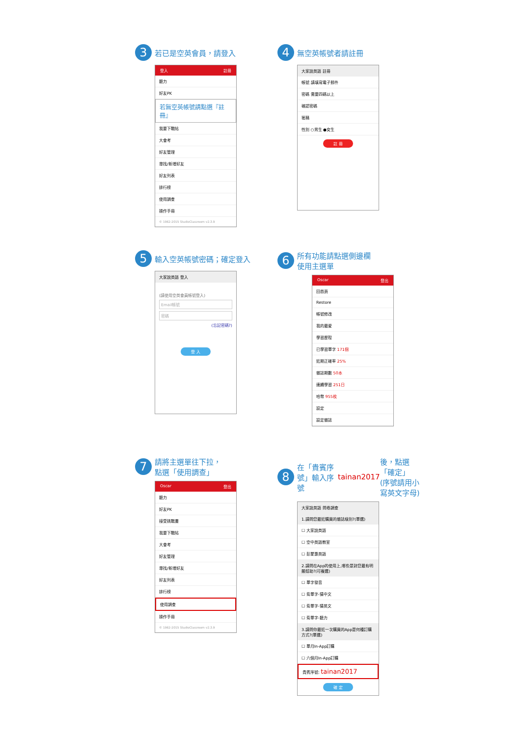3 若已是空英會員，請登入
登入 註冊
聽力
好友PK
若無空英帳號請點選『註冊』
我要下戰帖
大會考
好友管理
尋找/新增好友
好友列表
排行榜
使用調查
操作手冊
© 1962-2015 StudioClassroom v2.3.9
4 無空英帳號者請註冊
大家說英語 註冊
帳號 請填寫電子郵件
密碼 需要四碼以上
確認密碼
匿稱
性別 ○男生 ●女生
註 冊
5 輸入空英帳號密碼；確定登入
大家說英語 登入
(請使用空英會員帳號登入)
Email帳號
密碼
(忘記密碼?)
登 入
6 所有功能請點選側邊欄
使用主選單
Oscar 登出
回首頁
Restore
帳號修改
我的最愛
學習歷程
已學習單字 171個
近期正確率 25%
雜誌期數 50本
連續學習 251日
哈幣 955枚
設定
設定雜誌
7 請將主選單往下拉，
點選「使用調查」
Oscar 登出
聽力
好友PK
接受挑戰書
我要下戰帖
大會考
好友管理
尋找/新增好友
好友列表
排行榜
使用調查
操作手冊
© 1962-2015 StudioClassroom v2.3.9
8 在「貴賓序號」輸入序號
tainan2017 後，點選「確定」
(序號請用小寫英文字母)
大家說英語 問卷調查
1.請問您最近購買的雜誌級別?(單選)
☐ 大家說英語
☐ 空中英語教室
☐ 彭蒙惠英語
2.請問在App的使用上,哪些是對您最有明顯幫助?(可複選)
☐ 單字發音
☐ 背單字-猜中文
☐ 背單字-猜英文
☐ 背單字-聽力
3.請問你最近一次購買的App是何種訂購方式?(單選)
☐ 單月In-App訂購
☐ 六個月In-App訂購
貴賓序號: tainan2017
確 定